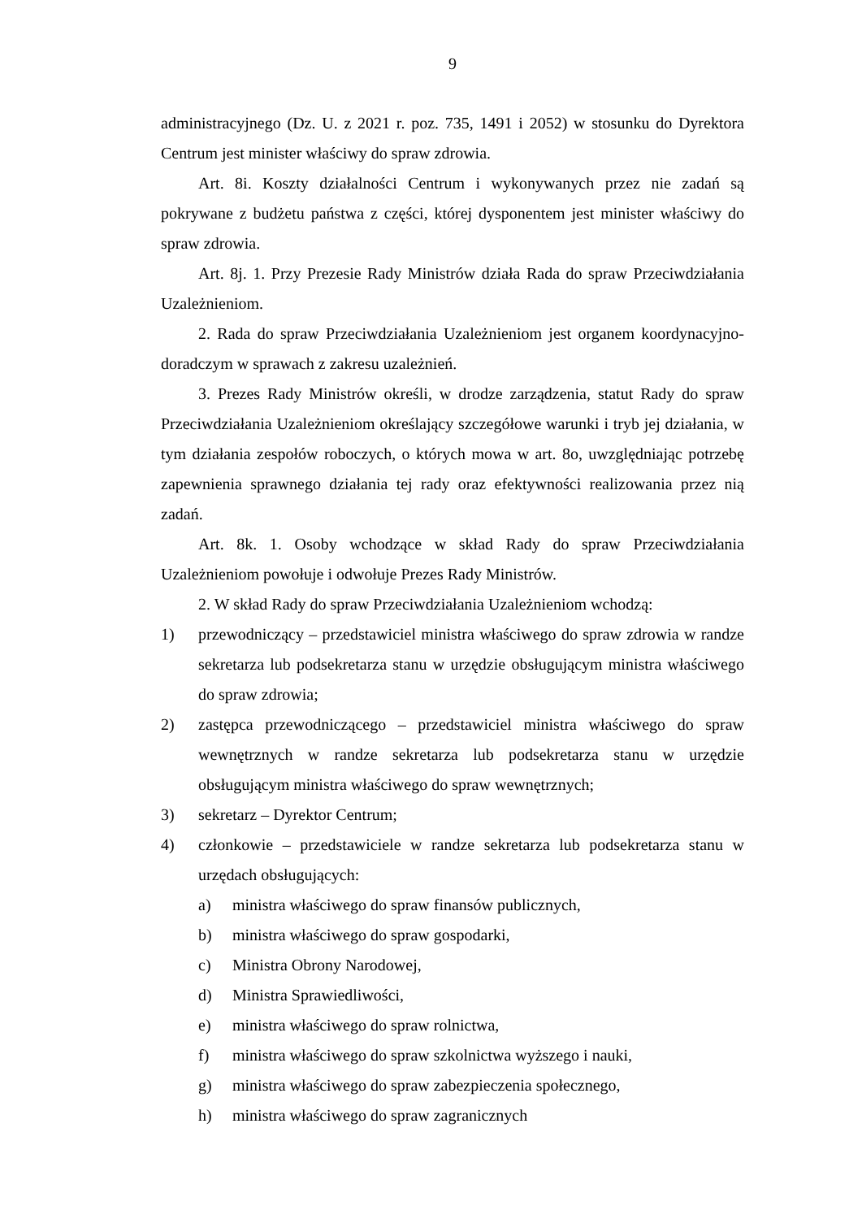9
administracyjnego (Dz. U. z 2021 r. poz. 735, 1491 i 2052) w stosunku do Dyrektora Centrum jest minister właściwy do spraw zdrowia.
Art. 8i. Koszty działalności Centrum i wykonywanych przez nie zadań są pokrywane z budżetu państwa z części, której dysponentem jest minister właściwy do spraw zdrowia.
Art. 8j. 1. Przy Prezesie Rady Ministrów działa Rada do spraw Przeciwdziałania Uzależnieniom.
2. Rada do spraw Przeciwdziałania Uzależnieniom jest organem koordynacyjno-doradczym w sprawach z zakresu uzależnień.
3. Prezes Rady Ministrów określi, w drodze zarządzenia, statut Rady do spraw Przeciwdziałania Uzależnieniom określający szczegółowe warunki i tryb jej działania, w tym działania zespołów roboczych, o których mowa w art. 8o, uwzględniając potrzebę zapewnienia sprawnego działania tej rady oraz efektywności realizowania przez nią zadań.
Art. 8k. 1. Osoby wchodzące w skład Rady do spraw Przeciwdziałania Uzależnieniom powołuje i odwołuje Prezes Rady Ministrów.
2. W skład Rady do spraw Przeciwdziałania Uzależnieniom wchodzą:
1) przewodniczący – przedstawiciel ministra właściwego do spraw zdrowia w randze sekretarza lub podsekretarza stanu w urzędzie obsługującym ministra właściwego do spraw zdrowia;
2) zastępca przewodniczącego – przedstawiciel ministra właściwego do spraw wewnętrznych w randze sekretarza lub podsekretarza stanu w urzędzie obsługującym ministra właściwego do spraw wewnętrznych;
3) sekretarz – Dyrektor Centrum;
4) członkowie – przedstawiciele w randze sekretarza lub podsekretarza stanu w urzędach obsługujących:
a) ministra właściwego do spraw finansów publicznych,
b) ministra właściwego do spraw gospodarki,
c) Ministra Obrony Narodowej,
d) Ministra Sprawiedliwości,
e) ministra właściwego do spraw rolnictwa,
f) ministra właściwego do spraw szkolnictwa wyższego i nauki,
g) ministra właściwego do spraw zabezpieczenia społecznego,
h) ministra właściwego do spraw zagranicznych